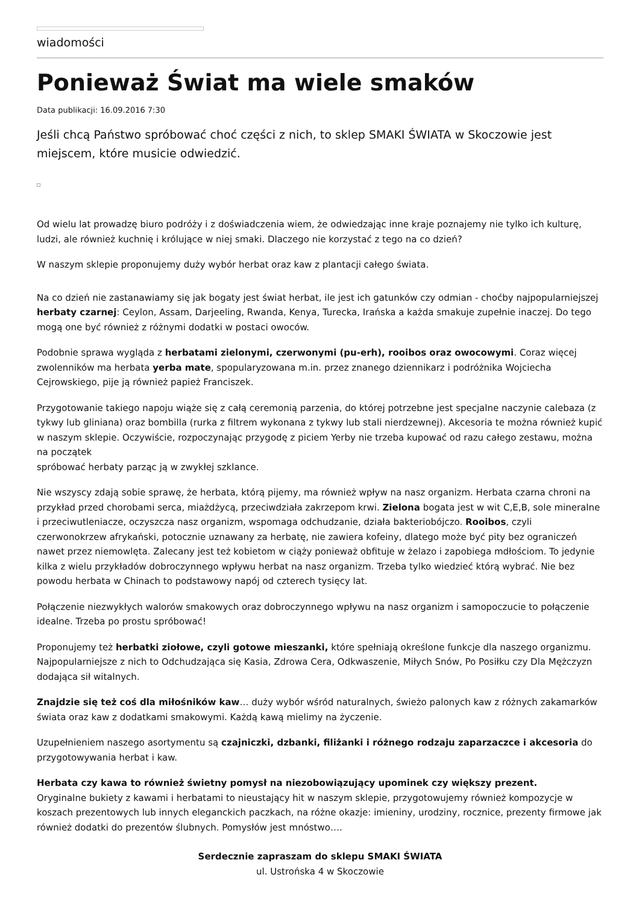wiadomości
Ponieważ Świat ma wiele smaków
Data publikacji: 16.09.2016 7:30
Jeśli chcą Państwo spróbować choć części z nich, to sklep SMAKI ŚWIATA w Skoczowie jest miejscem, które musicie odwiedzić.
Od wielu lat prowadzę biuro podróży i z doświadczenia wiem, że odwiedzając inne kraje poznajemy nie tylko ich kulturę, ludzi, ale również kuchnię i królujące w niej smaki. Dlaczego nie korzystać z tego na co dzień?
W naszym sklepie proponujemy duży wybór herbat oraz kaw z plantacji całego świata.
Na co dzień nie zastanawiamy się jak bogaty jest świat herbat, ile jest ich gatunków czy odmian - choćby najpopularniejszej herbaty czarnej: Ceylon, Assam, Darjeeling, Rwanda, Kenya, Turecka, Irańska a każda smakuje zupełnie inaczej. Do tego mogą one być również z różnymi dodatki w postaci owoców.
Podobnie sprawa wygląda z herbatami zielonymi, czerwonymi (pu-erh), rooibos oraz owocowymi. Coraz więcej zwolenników ma herbata yerba mate, spopularyzowana m.in. przez znanego dziennikarz i podróżnika Wojciecha Cejrowskiego, pije ją również papież Franciszek.
Przygotowanie takiego napoju wiąże się z całą ceremonią parzenia, do której potrzebne jest specjalne naczynie calebaza (z tykwy lub gliniana) oraz bombilla (rurka z filtrem wykonana z tykwy lub stali nierdzewnej). Akcesoria te można również kupić w naszym sklepie. Oczywiście, rozpoczynając przygodę z piciem Yerby nie trzeba kupować od razu całego zestawu, można na początek
spróbować herbaty parząc ją w zwykłej szklance.
Nie wszyscy zdają sobie sprawę, że herbata, którą pijemy, ma również wpływ na nasz organizm. Herbata czarna chroni na przykład przed chorobami serca, miażdżycą, przeciwdziała zakrzepom krwi. Zielona bogata jest w wit C,E,B, sole mineralne i przeciwutleniacze, oczyszcza nasz organizm, wspomaga odchudzanie, działa bakteriobójczo. Rooibos, czyli czerwonokrzew afrykański, potocznie uznawany za herbatę, nie zawiera kofeiny, dlatego może być pity bez ograniczeń nawet przez niemowlęta. Zalecany jest też kobietom w ciąży ponieważ obfituje w żelazo i zapobiega mdłościom. To jedynie kilka z wielu przykładów dobroczynnego wpływu herbat na nasz organizm. Trzeba tylko wiedzieć którą wybrać. Nie bez powodu herbata w Chinach to podstawowy napój od czterech tysięcy lat.
Połączenie niezwykłych walorów smakowych oraz dobroczynnego wpływu na nasz organizm i samopoczucie to połączenie idealne. Trzeba po prostu spróbować!
Proponujemy też herbatki ziołowe, czyli gotowe mieszanki, które spełniają określone funkcje dla naszego organizmu. Najpopularniejsze z nich to Odchudzająca się Kasia, Zdrowa Cera, Odkwaszenie, Miłych Snów, Po Posiłku czy Dla Mężczyzn dodająca sił witalnych.
Znajdzie się też coś dla miłośników kaw… duży wybór wśród naturalnych, świeżo palonych kaw z różnych zakamarków świata oraz kaw z dodatkami smakowymi. Każdą kawą mielimy na życzenie.
Uzupełnieniem naszego asortymentu są czajniczki, dzbanki, filiżanki i różnego rodzaju zaparzaczce i akcesoria do przygotowywania herbat i kaw.
Herbata czy kawa to również świetny pomysł na niezobowiązujący upominek czy większy prezent.
Oryginalne bukiety z kawami i herbatami to nieustający hit w naszym sklepie, przygotowujemy również kompozycje w koszach prezentowych lub innych eleganckich paczkach, na różne okazje: imieniny, urodziny, rocznice, prezenty firmowe jak również dodatki do prezentów ślubnych. Pomysłów jest mnóstwo….
Serdecznie zapraszam do sklepu SMAKI ŚWIATA
ul. Ustrońska 4 w Skoczowie